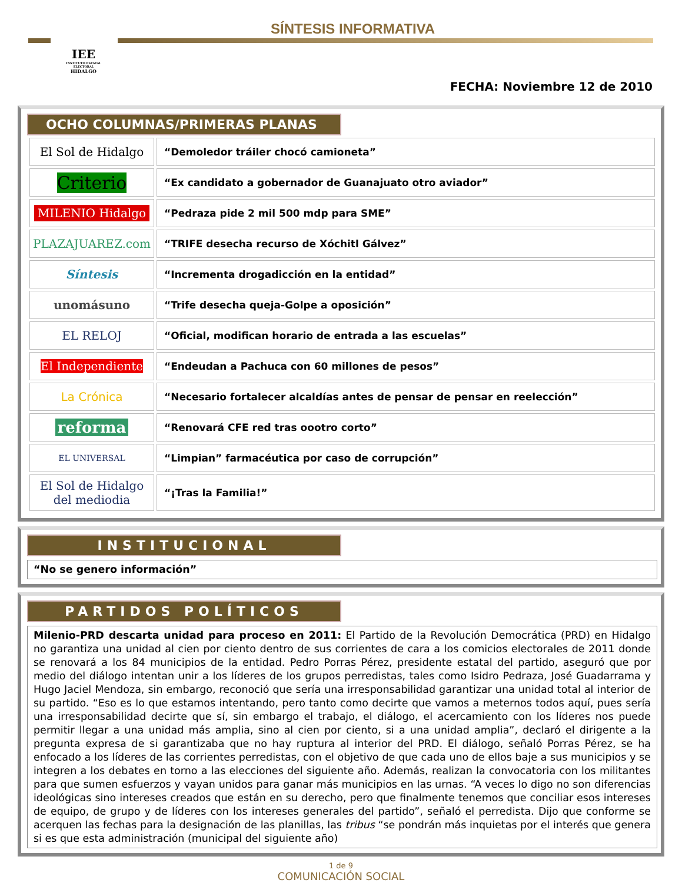IEE
INSTITUTO ESTATAL ELECTORAL
HIDALGO
SÍNTESIS INFORMATIVA
FECHA: Noviembre 12 de 2010
OCHO COLUMNAS/PRIMERAS PLANAS
| El Sol de Hidalgo | “Demoledor tráiler chocó camioneta” |
| Criterio | “Ex candidato a gobernador de Guanajuato otro aviador” |
| MILENIO Hidalgo | “Pedraza pide 2 mil 500 mdp para SME” |
| PLAZAJUAREZ.com | “TRIFE desecha recurso de Xóchitl Gálvez” |
| Síntesis | “Incrementa drogadicción en la entidad” |
| unomásuno | “Trife desecha queja-Golpe a oposición” |
| EL RELOJ | “Oficial, modifican horario de entrada a las escuelas” |
| El Independiente | “Endeudan a Pachuca con 60 millones de pesos” |
| La Crónica | “Necesario fortalecer alcaldías antes de pensar de pensar en reelección” |
| reforma | “Renovará CFE red tras oootro corto” |
| EL UNIVERSAL | “Limpian” farmacéutica por caso de corrupción” |
| El Sol de Hidalgo del mediodia | “¡Tras la Familia!” |
INSTITUCIONAL
“No se genero información”
PARTIDOS POLÍTICOS
Milenio-PRD descarta unidad para proceso en 2011: El Partido de la Revolución Democrática (PRD) en Hidalgo no garantiza una unidad al cien por ciento dentro de sus corrientes de cara a los comicios electorales de 2011 donde se renovará a los 84 municipios de la entidad. Pedro Porras Pérez, presidente estatal del partido, aseguró que por medio del diálogo intentan unir a los líderes de los grupos perredistas, tales como Isidro Pedraza, José Guadarrama y Hugo Jaciel Mendoza, sin embargo, reconoció que sería una irresponsabilidad garantizar una unidad total al interior de su partido. “Eso es lo que estamos intentando, pero tanto como decirte que vamos a meternos todos aquí, pues sería una irresponsabilidad decirte que sí, sin embargo el trabajo, el diálogo, el acercamiento con los líderes nos puede permitir llegar a una unidad más amplia, sino al cien por ciento, si a una unidad amplia”, declaró el dirigente a la pregunta expresa de si garantizaba que no hay ruptura al interior del PRD. El diálogo, señaló Porras Pérez, se ha enfocado a los líderes de las corrientes perredistas, con el objetivo de que cada uno de ellos baje a sus municipios y se integren a los debates en torno a las elecciones del siguiente año. Además, realizan la convocatoria con los militantes para que sumen esfuerzos y vayan unidos para ganar más municipios en las urnas. “A veces lo digo no son diferencias ideológicas sino intereses creados que están en su derecho, pero que finalmente tenemos que conciliar esos intereses de equipo, de grupo y de líderes con los intereses generales del partido”, señaló el perredista. Dijo que conforme se acerquen las fechas para la designación de las planillas, las tribus “se pondrán más inquietas por el interés que genera si es que esta administración (municipal del siguiente año)
1 de 9
COMUNICACIÓN SOCIAL